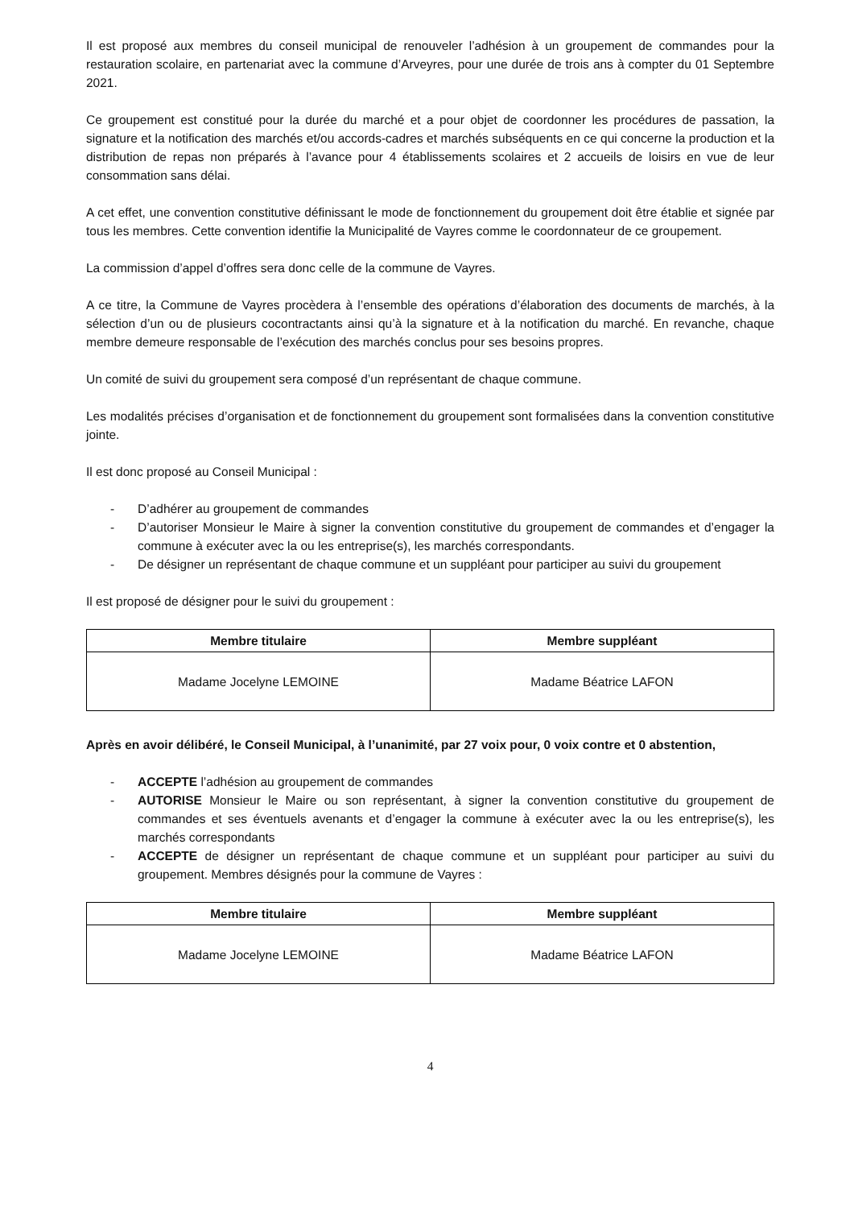Il est proposé aux membres du conseil municipal de renouveler l’adhésion à un groupement de commandes pour la restauration scolaire, en partenariat avec la commune d’Arveyres, pour une durée de trois ans à compter du 01 Septembre 2021.
Ce groupement est constitué pour la durée du marché et a pour objet de coordonner les procédures de passation, la signature et la notification des marchés et/ou accords-cadres et marchés subséquents en ce qui concerne la production et la distribution de repas non préparés à l’avance pour 4 établissements scolaires et 2 accueils de loisirs en vue de leur consommation sans délai.
A cet effet, une convention constitutive définissant le mode de fonctionnement du groupement doit être établie et signée par tous les membres. Cette convention identifie la Municipalité de Vayres comme le coordonnateur de ce groupement.
La commission d’appel d’offres sera donc celle de la commune de Vayres.
A ce titre, la Commune de Vayres procèdera à l’ensemble des opérations d’élaboration des documents de marchés, à la sélection d’un ou de plusieurs cocontractants ainsi qu’à la signature et à la notification du marché. En revanche, chaque membre demeure responsable de l’exécution des marchés conclus pour ses besoins propres.
Un comité de suivi du groupement sera composé d’un représentant de chaque commune.
Les modalités précises d’organisation et de fonctionnement du groupement sont formalisées dans la convention constitutive jointe.
Il est donc proposé au Conseil Municipal :
- D’adhérer au groupement de commandes
- D’autoriser Monsieur le Maire à signer la convention constitutive du groupement de commandes et d’engager la commune à exécuter avec la ou les entreprise(s), les marchés correspondants.
- De désigner un représentant de chaque commune et un suppléant pour participer au suivi du groupement
Il est proposé de désigner pour le suivi du groupement :
| Membre titulaire | Membre suppléant |
| --- | --- |
| Madame Jocelyne LEMOINE | Madame Béatrice LAFON |
Après en avoir délibéré, le Conseil Municipal, à l’unanimité, par 27 voix pour, 0 voix contre et 0 abstention,
- ACCEPTE l’adhésion au groupement de commandes
- AUTORISE Monsieur le Maire ou son représentant, à signer la convention constitutive du groupement de commandes et ses éventuels avenants et d’engager la commune à exécuter avec la ou les entreprise(s), les marchés correspondants
- ACCEPTE de désigner un représentant de chaque commune et un suppléant pour participer au suivi du groupement. Membres désignés pour la commune de Vayres :
| Membre titulaire | Membre suppléant |
| --- | --- |
| Madame Jocelyne LEMOINE | Madame Béatrice LAFON |
4